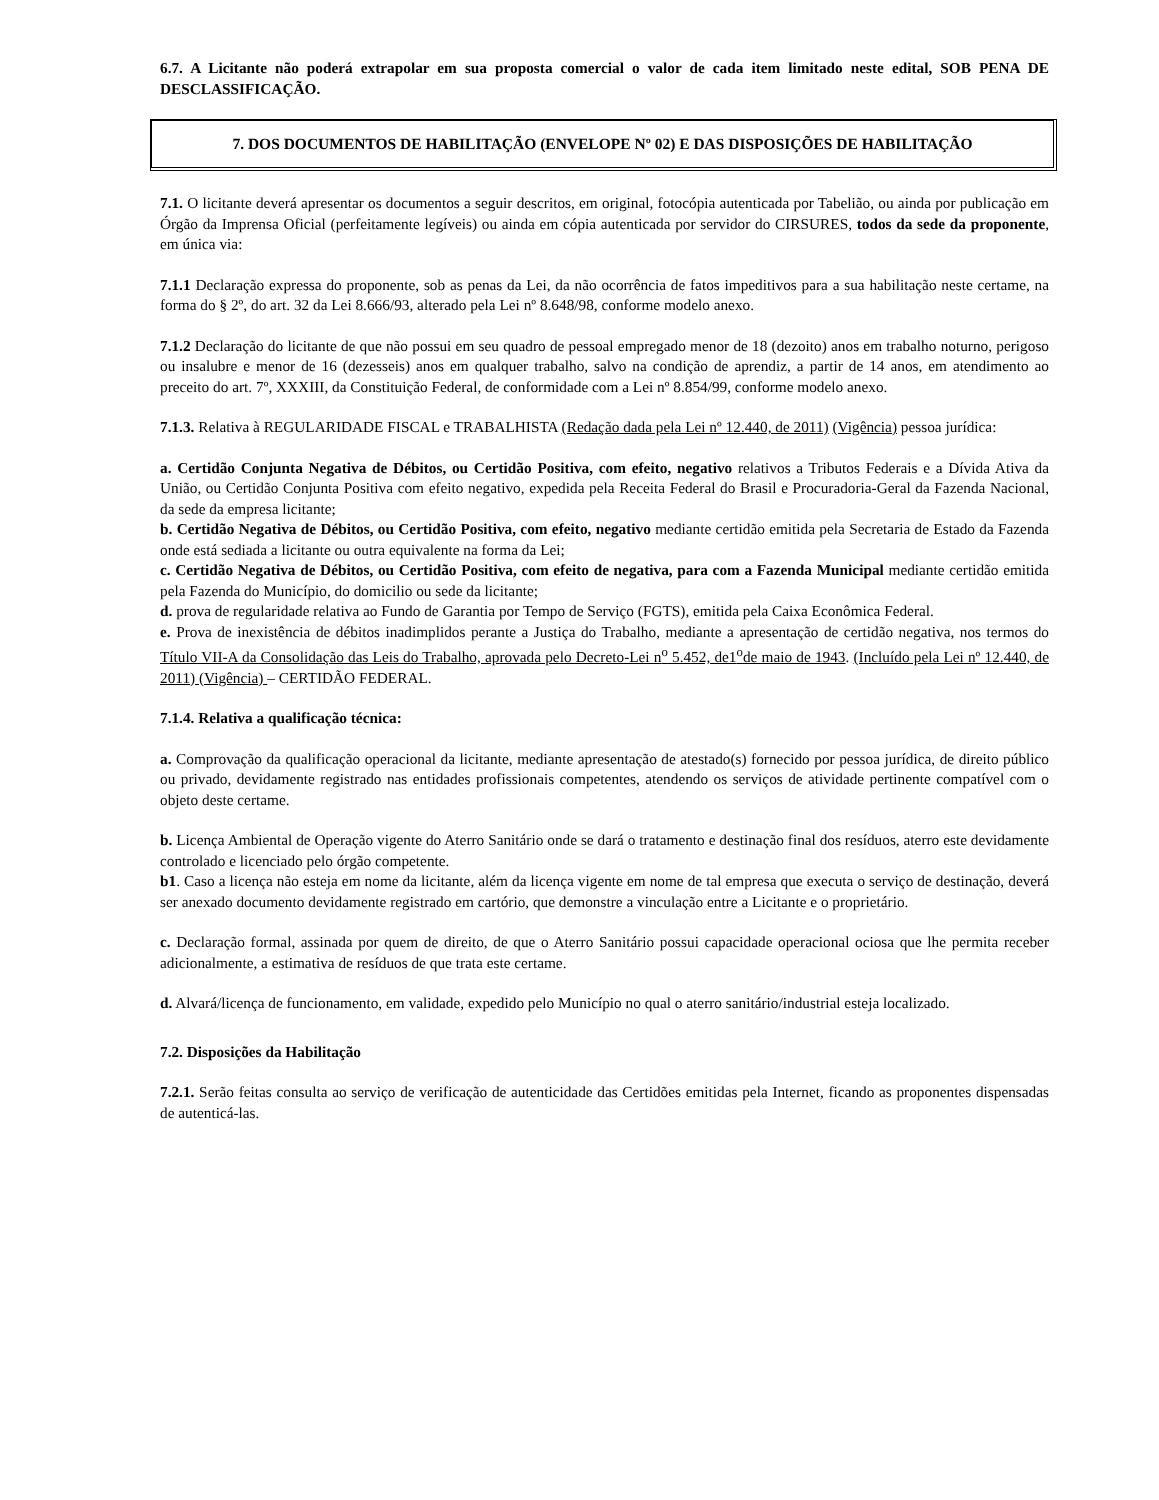6.7. A Licitante não poderá extrapolar em sua proposta comercial o valor de cada item limitado neste edital, SOB PENA DE DESCLASSIFICAÇÃO.
7. DOS DOCUMENTOS DE HABILITAÇÃO (ENVELOPE Nº 02) E DAS DISPOSIÇÕES DE HABILITAÇÃO
7.1. O licitante deverá apresentar os documentos a seguir descritos, em original, fotocópia autenticada por Tabelião, ou ainda por publicação em Órgão da Imprensa Oficial (perfeitamente legíveis) ou ainda em cópia autenticada por servidor do CIRSURES, todos da sede da proponente, em única via:
7.1.1 Declaração expressa do proponente, sob as penas da Lei, da não ocorrência de fatos impeditivos para a sua habilitação neste certame, na forma do § 2º, do art. 32 da Lei 8.666/93, alterado pela Lei nº 8.648/98, conforme modelo anexo.
7.1.2 Declaração do licitante de que não possui em seu quadro de pessoal empregado menor de 18 (dezoito) anos em trabalho noturno, perigoso ou insalubre e menor de 16 (dezesseis) anos em qualquer trabalho, salvo na condição de aprendiz, a partir de 14 anos, em atendimento ao preceito do art. 7º, XXXIII, da Constituição Federal, de conformidade com a Lei nº 8.854/99, conforme modelo anexo.
7.1.3. Relativa à REGULARIDADE FISCAL e TRABALHISTA (Redação dada pela Lei nº 12.440, de 2011) (Vigência) pessoa jurídica:
a. Certidão Conjunta Negativa de Débitos, ou Certidão Positiva, com efeito, negativo relativos a Tributos Federais e a Dívida Ativa da União, ou Certidão Conjunta Positiva com efeito negativo, expedida pela Receita Federal do Brasil e Procuradoria-Geral da Fazenda Nacional, da sede da empresa licitante;
b. Certidão Negativa de Débitos, ou Certidão Positiva, com efeito, negativo mediante certidão emitida pela Secretaria de Estado da Fazenda onde está sediada a licitante ou outra equivalente na forma da Lei;
c. Certidão Negativa de Débitos, ou Certidão Positiva, com efeito de negativa, para com a Fazenda Municipal mediante certidão emitida pela Fazenda do Município, do domicilio ou sede da licitante;
d. prova de regularidade relativa ao Fundo de Garantia por Tempo de Serviço (FGTS), emitida pela Caixa Econômica Federal.
e. Prova de inexistência de débitos inadimplidos perante a Justiça do Trabalho, mediante a apresentação de certidão negativa, nos termos do Título VII-A da Consolidação das Leis do Trabalho, aprovada pelo Decreto-Lei n<sup>o</sup> 5.452, de1<sup>o</sup>de maio de 1943. (Incluído pela Lei nº 12.440, de 2011) (Vigência) – CERTIDÃO FEDERAL.
7.1.4. Relativa a qualificação técnica:
a. Comprovação da qualificação operacional da licitante, mediante apresentação de atestado(s) fornecido por pessoa jurídica, de direito público ou privado, devidamente registrado nas entidades profissionais competentes, atendendo os serviços de atividade pertinente compatível com o objeto deste certame.
b. Licença Ambiental de Operação vigente do Aterro Sanitário onde se dará o tratamento e destinação final dos resíduos, aterro este devidamente controlado e licenciado pelo órgão competente.
b1. Caso a licença não esteja em nome da licitante, além da licença vigente em nome de tal empresa que executa o serviço de destinação, deverá ser anexado documento devidamente registrado em cartório, que demonstre a vinculação entre a Licitante e o proprietário.
c. Declaração formal, assinada por quem de direito, de que o Aterro Sanitário possui capacidade operacional ociosa que lhe permita receber adicionalmente, a estimativa de resíduos de que trata este certame.
d. Alvará/licença de funcionamento, em validade, expedido pelo Município no qual o aterro sanitário/industrial esteja localizado.
7.2. Disposições da Habilitação
7.2.1. Serão feitas consulta ao serviço de verificação de autenticidade das Certidões emitidas pela Internet, ficando as proponentes dispensadas de autenticá-las.